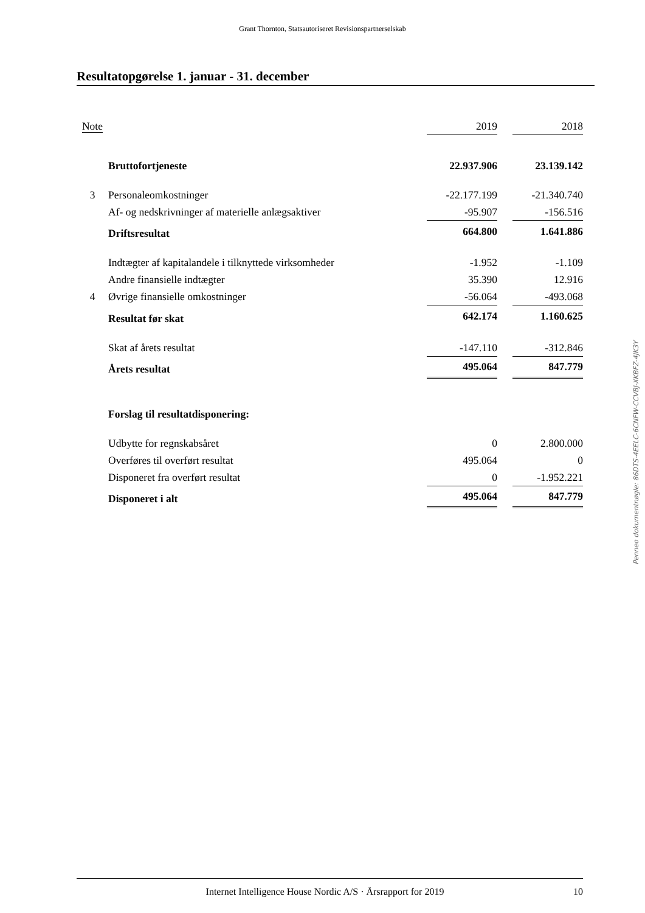Grant Thornton, Statsautoriseret Revisionspartnerselskab
Resultatopgørelse 1. januar - 31. december
| Note | | 2019 | | 2018 |
| | Bruttofortjeneste | 22.937.906 | | 23.139.142 |
| 3 | Personaleomkostninger | -22.177.199 | | -21.340.740 |
| | Af- og nedskrivninger af materielle anlægsaktiver | -95.907 | | -156.516 |
| | Driftsresultat | 664.800 | | 1.641.886 |
| | Indtægter af kapitalandele i tilknyttede virksomheder | -1.952 | | -1.109 |
| | Andre finansielle indtægter | 35.390 | | 12.916 |
| 4 | Øvrige finansielle omkostninger | -56.064 | | -493.068 |
| | Resultat før skat | 642.174 | | 1.160.625 |
| | Skat af årets resultat | -147.110 | | -312.846 |
| | Årets resultat | 495.064 | | 847.779 |
| | Forslag til resultatdisponering: | | | |
| | Udbytte for regnskabsåret | 0 | | 2.800.000 |
| | Overføres til overført resultat | 495.064 | | 0 |
| | Disponeret fra overført resultat | 0 | | -1.952.221 |
| | Disponeret i alt | 495.064 | | 847.779 |
Penneo dokumentnøgle: 86DTS-4EELC-6CNFW-CCVBJ-XKBFZ-4JK3Y
Internet Intelligence House Nordic A/S · Årsrapport for 2019 10